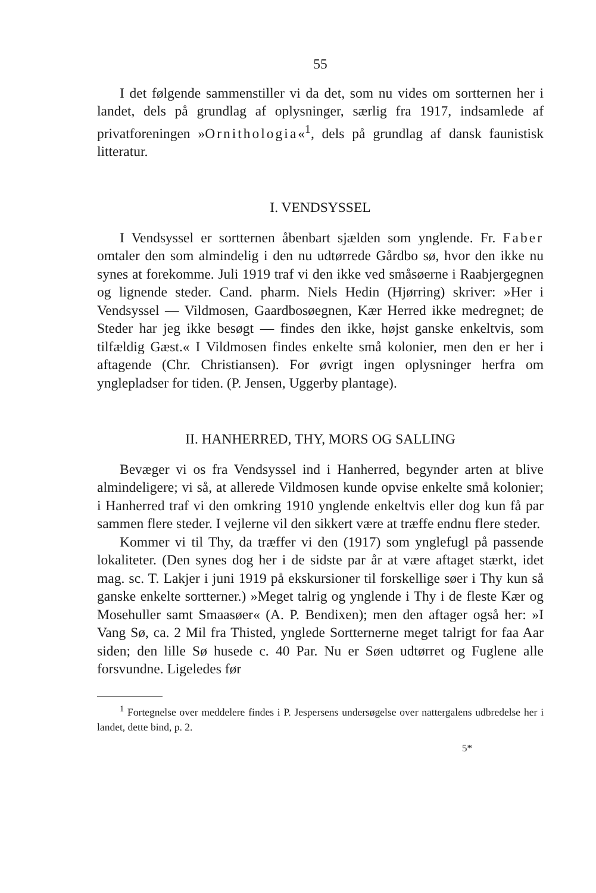55
I det følgende sammenstiller vi da det, som nu vides om sortternen her i landet, dels på grundlag af oplysninger, særlig fra 1917, indsamlede af privatforeningen »Ornithologia«<sup>1</sup>, dels på grundlag af dansk faunistisk litteratur.
I. VENDSYSSEL
I Vendsyssel er sortternen åbenbart sjælden som ynglende. Fr. Faber omtaler den som almindelig i den nu udtørrede Gårdbo sø, hvor den ikke nu synes at forekomme. Juli 1919 traf vi den ikke ved småsøerne i Raabjergegnen og lignende steder. Cand. pharm. Niels Hedin (Hjørring) skriver: »Her i Vendsyssel — Vildmosen, Gaardbosøegnen, Kær Herred ikke medregnet; de Steder har jeg ikke besøgt — findes den ikke, højst ganske enkeltvis, som tilfældig Gæst.« I Vildmosen findes enkelte små kolonier, men den er her i aftagende (Chr. Christiansen). For øvrigt ingen oplysninger herfra om ynglepladser for tiden. (P. Jensen, Uggerby plantage).
II. HANHERRED, THY, MORS OG SALLING
Bevæger vi os fra Vendsyssel ind i Hanherred, begynder arten at blive almindeligere; vi så, at allerede Vildmosen kunde opvise enkelte små kolonier; i Hanherred traf vi den omkring 1910 ynglende enkeltvis eller dog kun få par sammen flere steder. I vejlerne vil den sikkert være at træffe endnu flere steder.
Kommer vi til Thy, da træffer vi den (1917) som ynglefugl på passende lokaliteter. (Den synes dog her i de sidste par år at være aftaget stærkt, idet mag. sc. T. Lakjer i juni 1919 på ekskursioner til forskellige søer i Thy kun så ganske enkelte sortterner.) »Meget talrig og ynglende i Thy i de fleste Kær og Mosehuller samt Smaasøer« (A. P. Bendixen); men den aftager også her: »I Vang Sø, ca. 2 Mil fra Thisted, ynglede Sortternerne meget talrigt for faa Aar siden; den lille Sø husede c. 40 Par. Nu er Søen udtørret og Fuglene alle forsvundne. Ligeledes før
<sup>1</sup> Fortegnelse over meddelere findes i P. Jespersens undersøgelse over nattergalens udbredelse her i landet, dette bind, p. 2.
5*